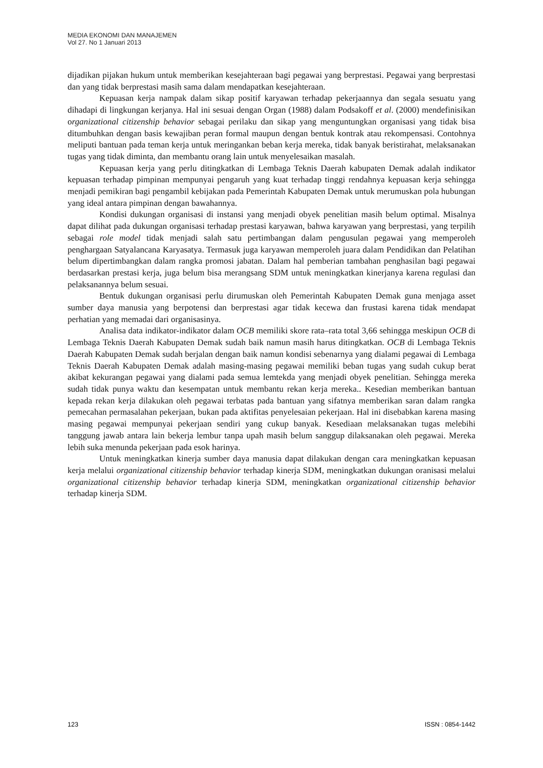MEDIA EKONOMI DAN MANAJEMEN
Vol 27. No 1 Januari 2013
dijadikan pijakan hukum untuk memberikan kesejahteraan bagi pegawai yang berprestasi. Pegawai yang berprestasi dan yang tidak berprestasi masih sama dalam mendapatkan kesejahteraan.
Kepuasan kerja nampak dalam sikap positif karyawan terhadap pekerjaannya dan segala sesuatu yang dihadapi di lingkungan kerjanya. Hal ini sesuai dengan Organ (1988) dalam Podsakoff et al. (2000) mendefinisikan organizational citizenship behavior sebagai perilaku dan sikap yang menguntungkan organisasi yang tidak bisa ditumbuhkan dengan basis kewajiban peran formal maupun dengan bentuk kontrak atau rekompensasi. Contohnya meliputi bantuan pada teman kerja untuk meringankan beban kerja mereka, tidak banyak beristirahat, melaksanakan tugas yang tidak diminta, dan membantu orang lain untuk menyelesaikan masalah.
Kepuasan kerja yang perlu ditingkatkan di Lembaga Teknis Daerah kabupaten Demak adalah indikator kepuasan terhadap pimpinan mempunyai pengaruh yang kuat terhadap tinggi rendahnya kepuasan kerja sehingga menjadi pemikiran bagi pengambil kebijakan pada Pemerintah Kabupaten Demak untuk merumuskan pola hubungan yang ideal antara pimpinan dengan bawahannya.
Kondisi dukungan organisasi di instansi yang menjadi obyek penelitian masih belum optimal. Misalnya dapat dilihat pada dukungan organisasi terhadap prestasi karyawan, bahwa karyawan yang berprestasi, yang terpilih sebagai role model tidak menjadi salah satu pertimbangan dalam pengusulan pegawai yang memperoleh penghargaan Satyalancana Karyasatya. Termasuk juga karyawan memperoleh juara dalam Pendidikan dan Pelatihan belum dipertimbangkan dalam rangka promosi jabatan. Dalam hal pemberian tambahan penghasilan bagi pegawai berdasarkan prestasi kerja, juga belum bisa merangsang SDM untuk meningkatkan kinerjanya karena regulasi dan pelaksanannya belum sesuai.
Bentuk dukungan organisasi perlu dirumuskan oleh Pemerintah Kabupaten Demak guna menjaga asset sumber daya manusia yang berpotensi dan berprestasi agar tidak kecewa dan frustasi karena tidak mendapat perhatian yang memadai dari organisasinya.
Analisa data indikator-indikator dalam OCB memiliki skore rata–rata total 3,66 sehingga meskipun OCB di Lembaga Teknis Daerah Kabupaten Demak sudah baik namun masih harus ditingkatkan. OCB di Lembaga Teknis Daerah Kabupaten Demak sudah berjalan dengan baik namun kondisi sebenarnya yang dialami pegawai di Lembaga Teknis Daerah Kabupaten Demak adalah masing-masing pegawai memiliki beban tugas yang sudah cukup berat akibat kekurangan pegawai yang dialami pada semua lemtekda yang menjadi obyek penelitian. Sehingga mereka sudah tidak punya waktu dan kesempatan untuk membantu rekan kerja mereka.. Kesedian memberikan bantuan kepada rekan kerja dilakukan oleh pegawai terbatas pada bantuan yang sifatnya memberikan saran dalam rangka pemecahan permasalahan pekerjaan, bukan pada aktifitas penyelesaian pekerjaan. Hal ini disebabkan karena masing masing pegawai mempunyai pekerjaan sendiri yang cukup banyak. Kesediaan melaksanakan tugas melebihi tanggung jawab antara lain bekerja lembur tanpa upah masih belum sanggup dilaksanakan oleh pegawai. Mereka lebih suka menunda pekerjaan pada esok harinya.
Untuk meningkatkan kinerja sumber daya manusia dapat dilakukan dengan cara meningkatkan kepuasan kerja melalui organizational citizenship behavior terhadap kinerja SDM, meningkatkan dukungan oranisasi melalui organizational citizenship behavior terhadap kinerja SDM, meningkatkan organizational citizenship behavior terhadap kinerja SDM.
123 ISSN : 0854-1442